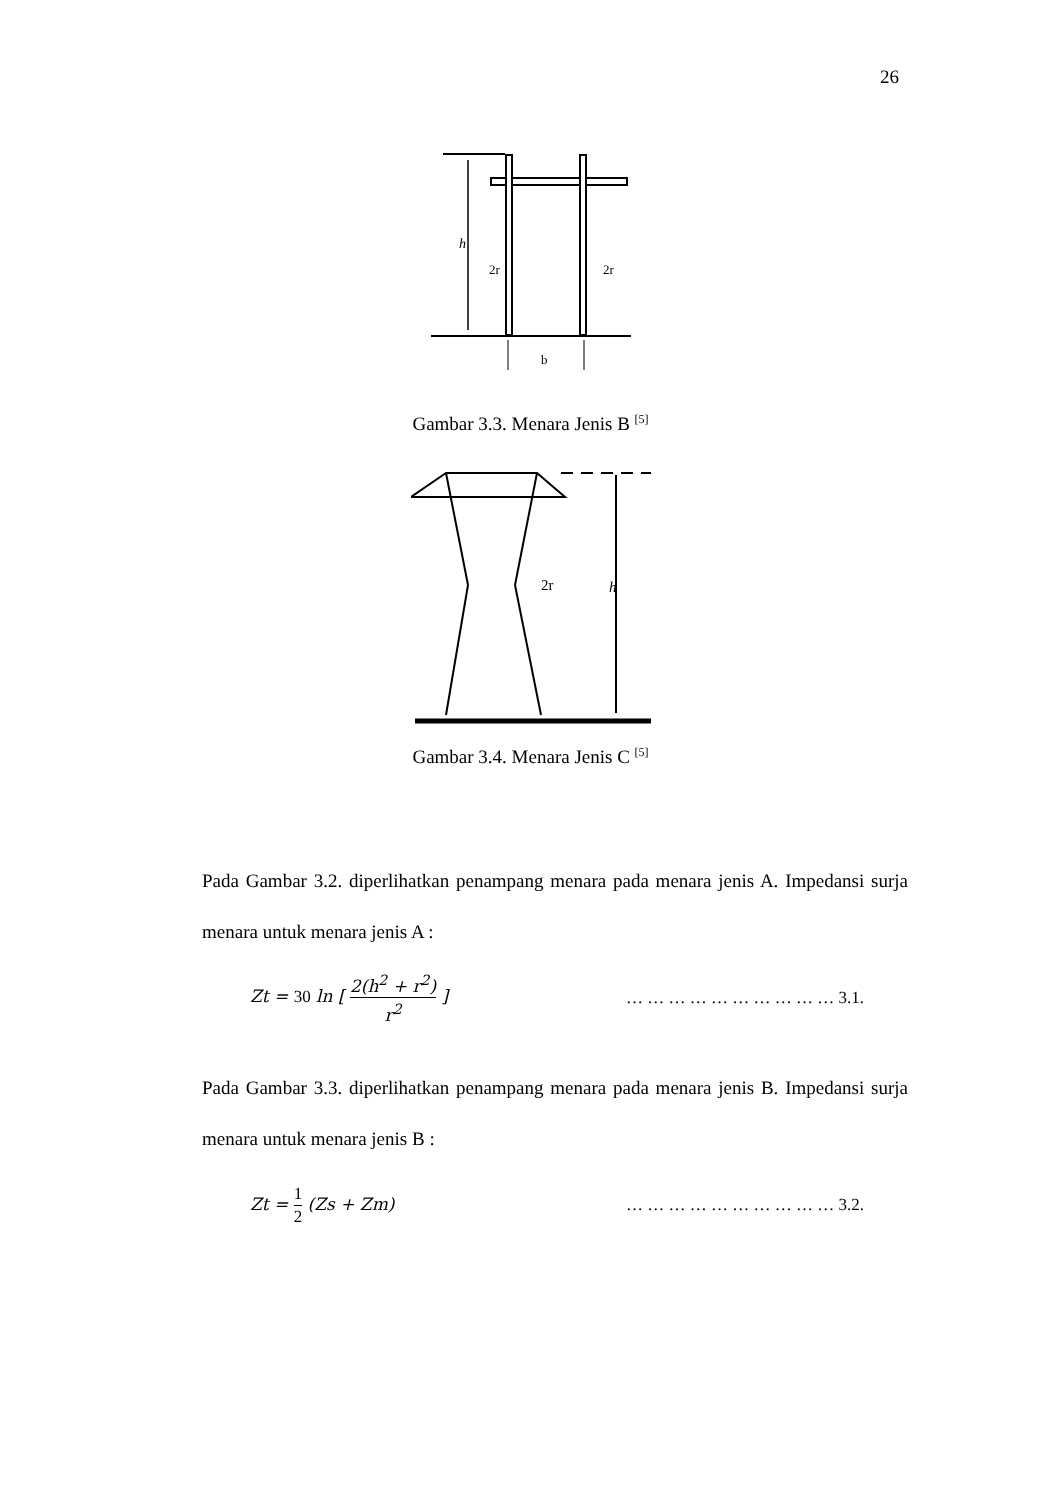26
h
2r
2r
b
Gambar 3.3. Menara Jenis B <sup>[5]</sup>
2r
h
Gambar 3.4. Menara Jenis C <sup>[5]</sup>
Pada Gambar 3.2. diperlihatkan penampang menara pada menara jenis A. Impedansi surja menara untuk menara jenis A :
Zt = 30 ln [ 2(h<sup>2</sup> + r<sup>2</sup>) r<sup>2</sup> ] … … … … … … … … … … 3.1.
Pada Gambar 3.3. diperlihatkan penampang menara pada menara jenis B. Impedansi surja menara untuk menara jenis B :
Zt = 1 2 (Zs + Zm) … … … … … … … … … … 3.2.